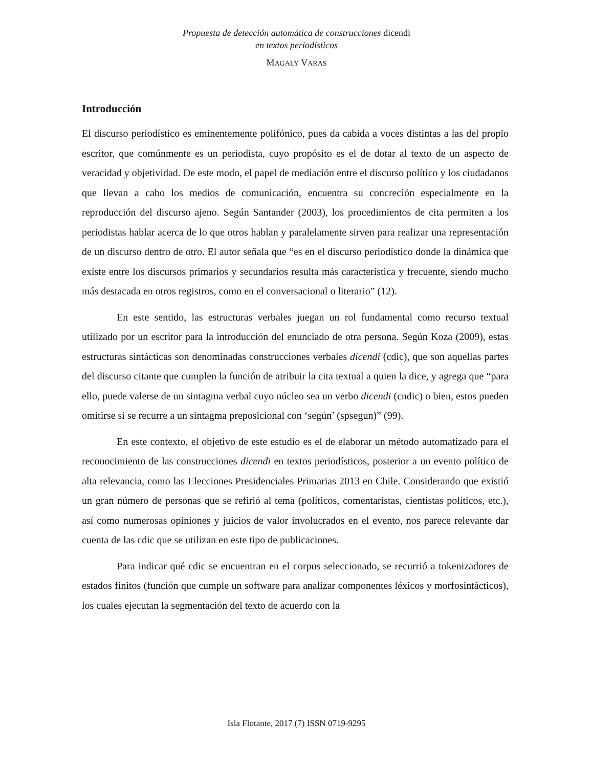Propuesta de detección automática de construcciones dicendi
en textos periodísticos
MAGALY VARAS
Introducción
El discurso periodístico es eminentemente polifónico, pues da cabida a voces distintas a las del propio escritor, que comúnmente es un periodista, cuyo propósito es el de dotar al texto de un aspecto de veracidad y objetividad. De este modo, el papel de mediación entre el discurso político y los ciudadanos que llevan a cabo los medios de comunicación, encuentra su concreción especialmente en la reproducción del discurso ajeno. Según Santander (2003), los procedimientos de cita permiten a los periodistas hablar acerca de lo que otros hablan y paralelamente sirven para realizar una representación de un discurso dentro de otro. El autor señala que “es en el discurso periodístico donde la dinámica que existe entre los discursos primarios y secundarios resulta más característica y frecuente, siendo mucho más destacada en otros registros, como en el conversacional o literario” (12).
En este sentido, las estructuras verbales juegan un rol fundamental como recurso textual utilizado por un escritor para la introducción del enunciado de otra persona. Según Koza (2009), estas estructuras sintácticas son denominadas construcciones verbales dicendi (cdic), que son aquellas partes del discurso citante que cumplen la función de atribuir la cita textual a quien la dice, y agrega que “para ello, puede valerse de un sintagma verbal cuyo núcleo sea un verbo dicendi (cndic) o bien, estos pueden omitirse si se recurre a un sintagma preposicional con ‘según’ (spsegun)” (99).
En este contexto, el objetivo de este estudio es el de elaborar un método automatizado para el reconocimiento de las construcciones dicendi en textos periodísticos, posterior a un evento político de alta relevancia, como las Elecciones Presidenciales Primarias 2013 en Chile. Considerando que existió un gran número de personas que se refirió al tema (políticos, comentaristas, cientistas políticos, etc.), así como numerosas opiniones y juicios de valor involucrados en el evento, nos parece relevante dar cuenta de las cdic que se utilizan en este tipo de publicaciones.
Para indicar qué cdic se encuentran en el corpus seleccionado, se recurrió a tokenizadores de estados finitos (función que cumple un software para analizar componentes léxicos y morfosintácticos), los cuales ejecutan la segmentación del texto de acuerdo con la
Isla Flotante, 2017 (7) ISSN 0719-9295